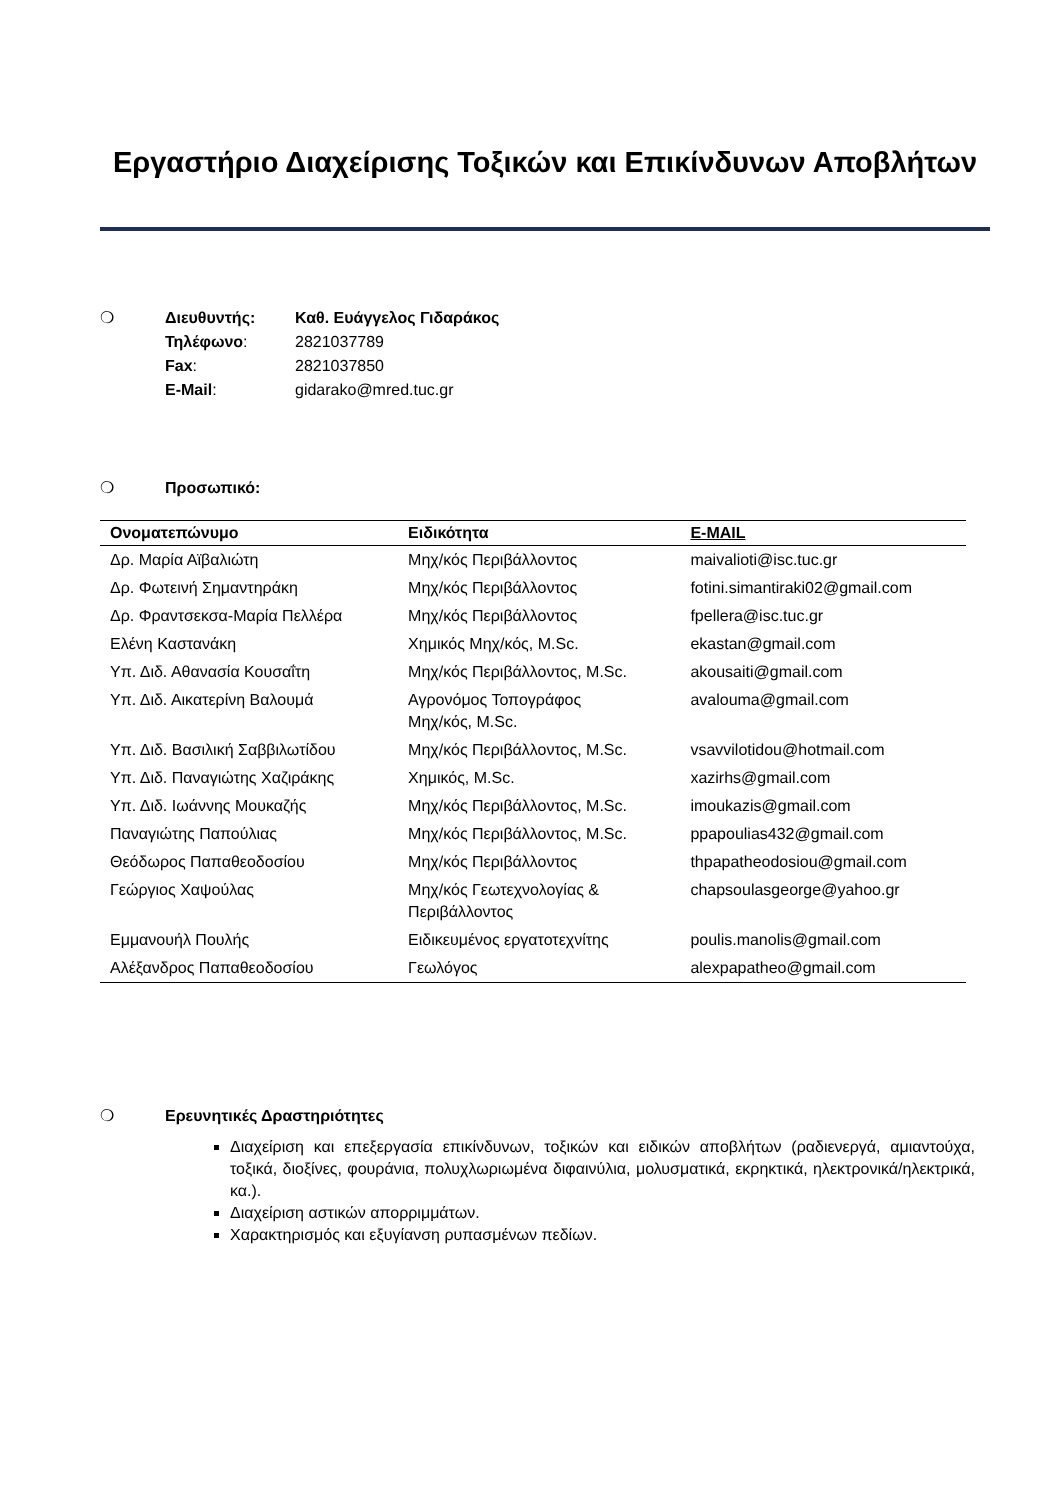Εργαστήριο Διαχείρισης Τοξικών και Επικίνδυνων Αποβλήτων
❍ Διευθυντής: Καθ. Ευάγγελος Γιδαράκος
Τηλέφωνο: 2821037789
Fax: 2821037850
E-Mail: gidarako@mred.tuc.gr
❍ Προσωπικό:
| Ονοματεπώνυμο | Ειδικότητα | E-MAIL |
| --- | --- | --- |
| Δρ. Μαρία Αϊβαλιώτη | Μηχ/κός Περιβάλλοντος | maivalioti@isc.tuc.gr |
| Δρ. Φωτεινή Σημαντηράκη | Μηχ/κός Περιβάλλοντος | fotini.simantiraki02@gmail.com |
| Δρ. Φραντσεκσα-Μαρία Πελλέρα | Μηχ/κός Περιβάλλοντος | fpellera@isc.tuc.gr |
| Ελένη Καστανάκη | Χημικός Μηχ/κός, M.Sc. | ekastan@gmail.com |
| Υπ. Διδ. Αθανασία Κουσαΐτη | Μηχ/κός Περιβάλλοντος, M.Sc. | akousaiti@gmail.com |
| Υπ. Διδ. Αικατερίνη Βαλουμά | Αγρονόμος Τοπογράφος Μηχ/κός, M.Sc. | avalouma@gmail.com |
| Υπ. Διδ. Βασιλική Σαββιλωτίδου | Μηχ/κός Περιβάλλοντος, M.Sc. | vsavvilotidou@hotmail.com |
| Υπ. Διδ. Παναγιώτης Χαζιράκης | Χημικός, M.Sc. | xazirhs@gmail.com |
| Υπ. Διδ. Ιωάννης Μουκαζής | Μηχ/κός Περιβάλλοντος, M.Sc. | imoukazis@gmail.com |
| Παναγιώτης Παπούλιας | Μηχ/κός Περιβάλλοντος, M.Sc. | ppapoulias432@gmail.com |
| Θεόδωρος Παπαθεοδοσίου | Μηχ/κός Περιβάλλοντος | thpapatheodosiou@gmail.com |
| Γεώργιος Χαψούλας | Μηχ/κός Γεωτεχνολογίας & Περιβάλλοντος | chapsoulasgeorge@yahoo.gr |
| Εμμανουήλ Πουλής | Ειδικευμένος εργατοτεχνίτης | poulis.manolis@gmail.com |
| Αλέξανδρος Παπαθεοδοσίου | Γεωλόγος | alexpapatheo@gmail.com |
❍ Ερευνητικές Δραστηριότητες
Διαχείριση και επεξεργασία επικίνδυνων, τοξικών και ειδικών αποβλήτων (ραδιενεργά, αμιαντούχα, τοξικά, διοξίνες, φουράνια, πολυχλωριωμένα διφαινύλια, μολυσματικά, εκρηκτικά, ηλεκτρονικά/ηλεκτρικά, κα.).
Διαχείριση αστικών απορριμμάτων.
Χαρακτηρισμός και εξυγίανση ρυπασμένων πεδίων.